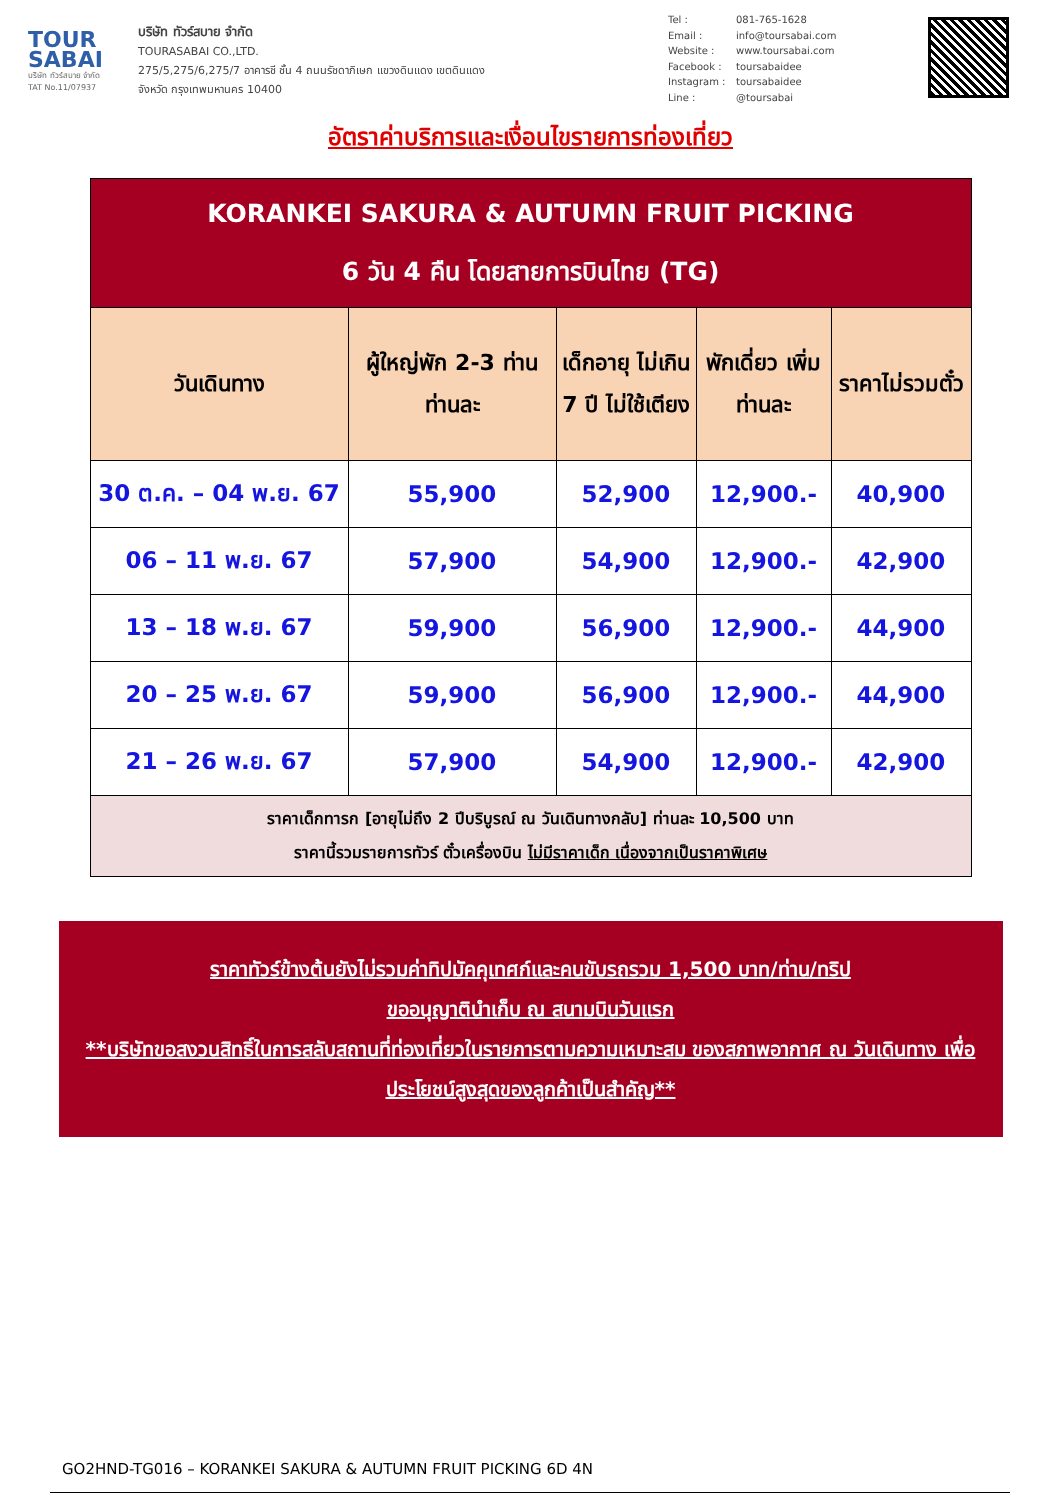TOUR
SABAI
บริษัท ทัวร์สบาย จำกัด
TAT No.11/07937
บริษัท ทัวร์สบาย จำกัด
TOURASABAI CO.,LTD.
275/5,275/6,275/7 อาคารชี ชั้น 4 ถนนรัชดาภิเษก แขวงดินแดง เขตดินแดง
จังหวัด กรุงเทพมหานคร 10400
Tel : 081-765-1628
Email : info@toursabai.com
Website : www.toursabai.com
Facebook : toursabaidee
Instagram : toursabaidee
Line : @toursabai
อัตราค่าบริการและเงื่อนไขรายการท่องเที่ยว
| KORANKEI SAKURA & AUTUMN FRUIT PICKING 6 วัน 4 คืน โดยสายการบินไทย (TG) | | | | |
| วันเดินทาง | ผู้ใหญ่พัก 2-3 ท่าน ท่านละ | เด็กอายุ ไม่เกิน 7 ปี ไม่ใช้เตียง | พักเดี่ยว เพิ่มท่านละ | ราคาไม่รวมตั๋ว |
| 30 ต.ค. – 04 พ.ย. 67 | 55,900 | 52,900 | 12,900.- | 40,900 |
| 06 – 11 พ.ย. 67 | 57,900 | 54,900 | 12,900.- | 42,900 |
| 13 – 18 พ.ย. 67 | 59,900 | 56,900 | 12,900.- | 44,900 |
| 20 – 25 พ.ย. 67 | 59,900 | 56,900 | 12,900.- | 44,900 |
| 21 – 26 พ.ย. 67 | 57,900 | 54,900 | 12,900.- | 42,900 |
| ราคาเด็กทารก [อายุไม่ถึง 2 ปีบริบูรณ์ ณ วันเดินทางกลับ] ท่านละ 10,500 บาท ราคานี้รวมรายการทัวร์ ตั๋วเครื่องบิน ไม่มีราคาเด็ก เนื่องจากเป็นราคาพิเศษ | | | | |
ราคาทัวร์ข้างต้นยังไม่รวมค่าทิปมัคคุเทศก์และคนขับรถรวม 1,500 บาท/ท่าน/ทริป
ขออนุญาตินำเก็บ ณ สนามบินวันแรก
**บริษัทขอสงวนสิทธิ์ในการสลับสถานที่ท่องเที่ยวในรายการตามความเหมาะสม ของสภาพอากาศ ณ วันเดินทาง เพื่อประโยชน์สูงสุดของลูกค้าเป็นสำคัญ**
GO2HND-TG016 – KORANKEI SAKURA & AUTUMN FRUIT PICKING 6D 4N